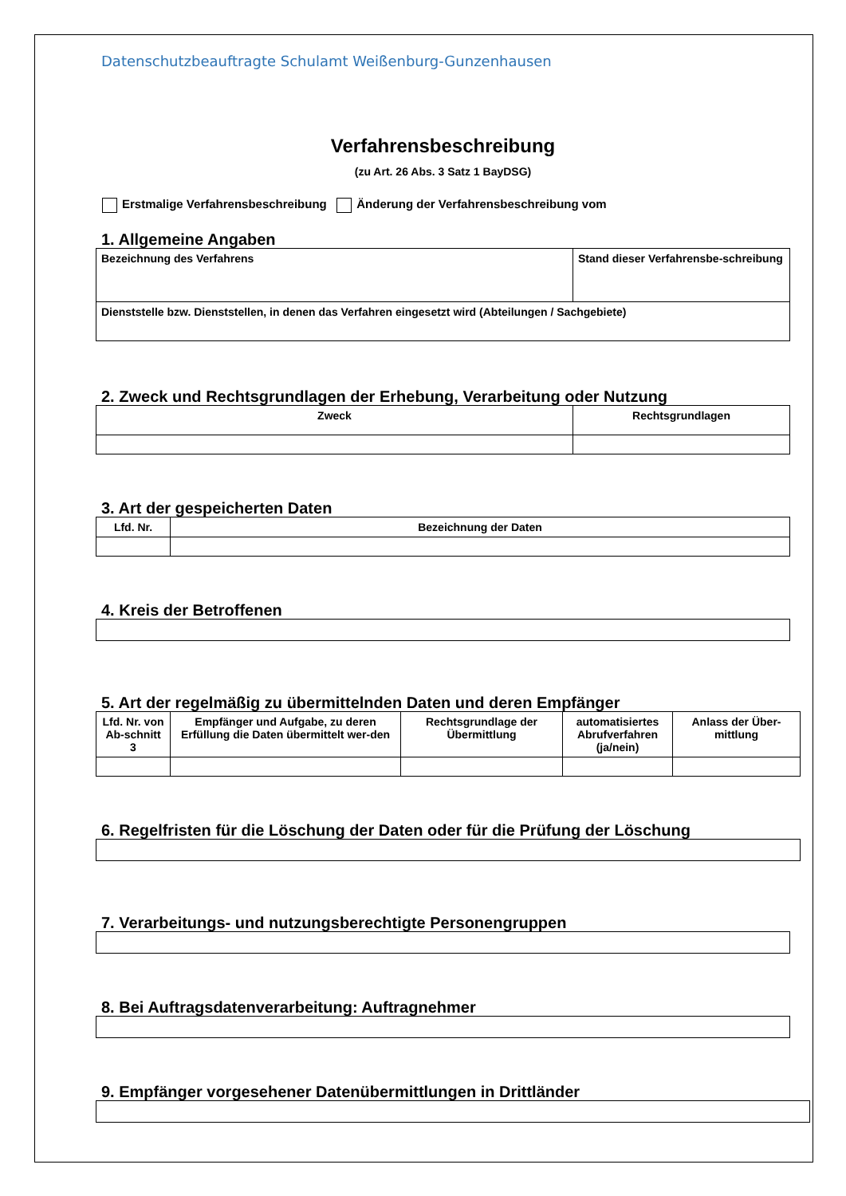Datenschutzbeauftragte Schulamt Weißenburg-Gunzenhausen
Verfahrensbeschreibung
(zu Art. 26 Abs. 3 Satz 1 BayDSG)
Erstmalige Verfahrensbeschreibung Änderung der Verfahrensbeschreibung vom
1. Allgemeine Angaben
| Bezeichnung des Verfahrens | Stand dieser Verfahrensbe-schreibung |
| Dienststelle bzw. Dienststellen, in denen das Verfahren eingesetzt wird (Abteilungen / Sachgebiete) | |
2. Zweck und Rechtsgrundlagen der Erhebung, Verarbeitung oder Nutzung
| Zweck | Rechtsgrundlagen |
| --- | --- |
3. Art der gespeicherten Daten
| Lfd. Nr. | Bezeichnung der Daten |
| --- | --- |
4. Kreis der Betroffenen
5. Art der regelmäßig zu übermittelnden Daten und deren Empfänger
| Lfd. Nr. von Ab-schnitt 3 | Empfänger und Aufgabe, zu deren Erfüllung die Daten übermittelt wer-den | Rechtsgrundlage der Übermittlung | automatisiertes Abrufverfahren (ja/nein) | Anlass der Über-mittlung |
| --- | --- | --- | --- | --- |
6. Regelfristen für die Löschung der Daten oder für die Prüfung der Löschung
7. Verarbeitungs- und nutzungsberechtigte Personengruppen
8. Bei Auftragsdatenverarbeitung: Auftragnehmer
9. Empfänger vorgesehener Datenübermittlungen in Drittländer